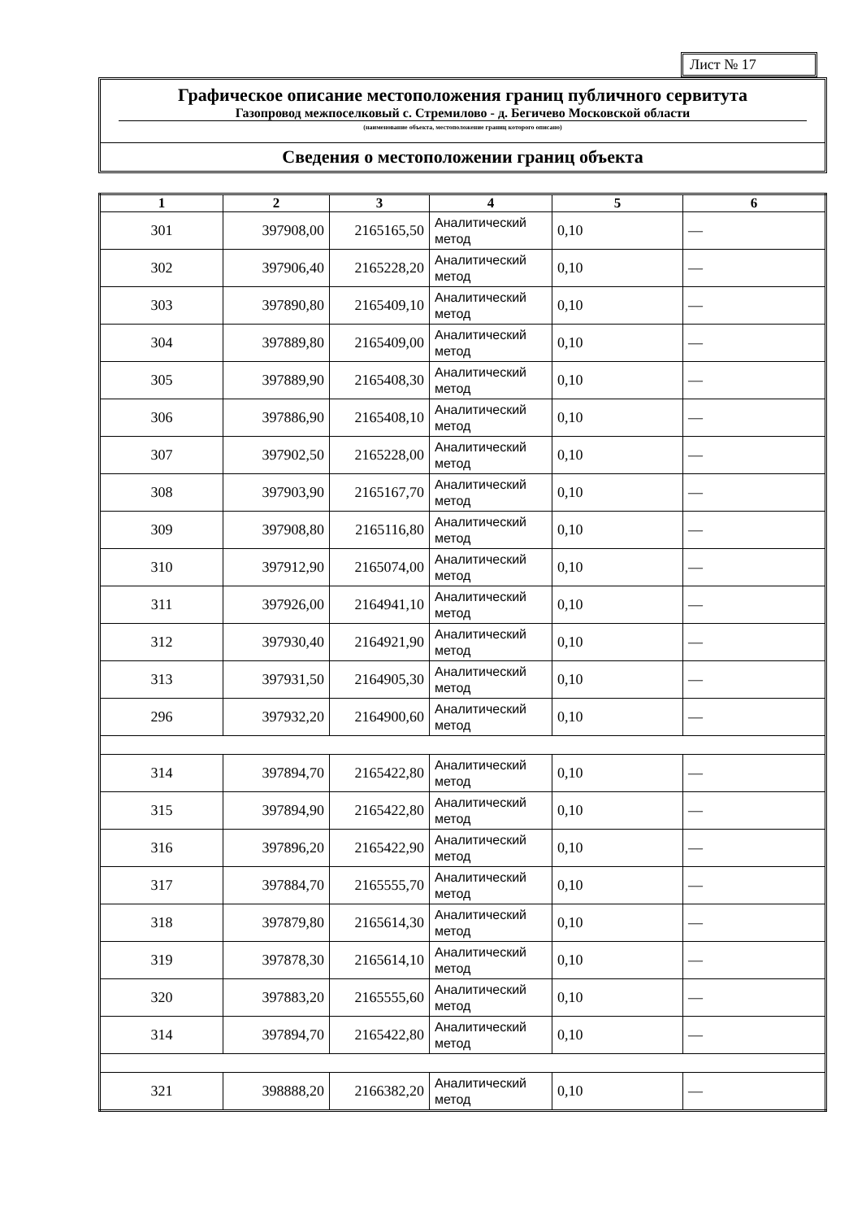Лист № 17
Графическое описание местоположения границ публичного сервитута
Газопровод межпоселковый с. Стремилово - д. Бегичево Московской области
(наименование объекта, местоположение границ которого описано)
Сведения о местоположении границ объекта
| 1 | 2 | 3 | 4 | 5 | 6 |
| --- | --- | --- | --- | --- | --- |
| 301 | 397908,00 | 2165165,50 | Аналитический метод | 0,10 | — |
| 302 | 397906,40 | 2165228,20 | Аналитический метод | 0,10 | — |
| 303 | 397890,80 | 2165409,10 | Аналитический метод | 0,10 | — |
| 304 | 397889,80 | 2165409,00 | Аналитический метод | 0,10 | — |
| 305 | 397889,90 | 2165408,30 | Аналитический метод | 0,10 | — |
| 306 | 397886,90 | 2165408,10 | Аналитический метод | 0,10 | — |
| 307 | 397902,50 | 2165228,00 | Аналитический метод | 0,10 | — |
| 308 | 397903,90 | 2165167,70 | Аналитический метод | 0,10 | — |
| 309 | 397908,80 | 2165116,80 | Аналитический метод | 0,10 | — |
| 310 | 397912,90 | 2165074,00 | Аналитический метод | 0,10 | — |
| 311 | 397926,00 | 2164941,10 | Аналитический метод | 0,10 | — |
| 312 | 397930,40 | 2164921,90 | Аналитический метод | 0,10 | — |
| 313 | 397931,50 | 2164905,30 | Аналитический метод | 0,10 | — |
| 296 | 397932,20 | 2164900,60 | Аналитический метод | 0,10 | — |
| 314 | 397894,70 | 2165422,80 | Аналитический метод | 0,10 | — |
| 315 | 397894,90 | 2165422,80 | Аналитический метод | 0,10 | — |
| 316 | 397896,20 | 2165422,90 | Аналитический метод | 0,10 | — |
| 317 | 397884,70 | 2165555,70 | Аналитический метод | 0,10 | — |
| 318 | 397879,80 | 2165614,30 | Аналитический метод | 0,10 | — |
| 319 | 397878,30 | 2165614,10 | Аналитический метод | 0,10 | — |
| 320 | 397883,20 | 2165555,60 | Аналитический метод | 0,10 | — |
| 314 | 397894,70 | 2165422,80 | Аналитический метод | 0,10 | — |
| 321 | 398888,20 | 2166382,20 | Аналитический метод | 0,10 | — |